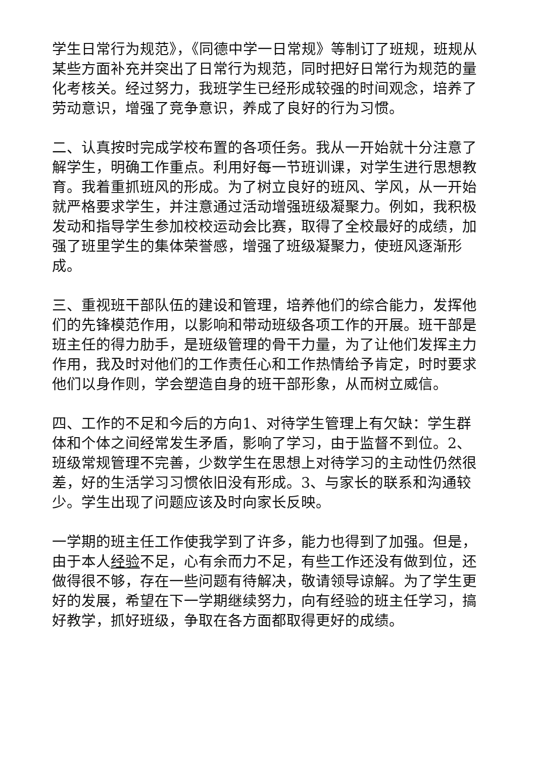学生日常行为规范》，《同德中学一日常规》等制订了班规，班规从某些方面补充并突出了日常行为规范，同时把好日常行为规范的量化考核关。经过努力，我班学生已经形成较强的时间观念，培养了劳动意识，增强了竞争意识，养成了良好的行为习惯。
二、认真按时完成学校布置的各项任务。我从一开始就十分注意了解学生，明确工作重点。利用好每一节班训课，对学生进行思想教育。我着重抓班风的形成。为了树立良好的班风、学风，从一开始就严格要求学生，并注意通过活动增强班级凝聚力。例如，我积极发动和指导学生参加校校运动会比赛，取得了全校最好的成绩，加强了班里学生的集体荣誉感，增强了班级凝聚力，使班风逐渐形成。
三、重视班干部队伍的建设和管理，培养他们的综合能力，发挥他们的先锋模范作用，以影响和带动班级各项工作的开展。班干部是班主任的得力肋手，是班级管理的骨干力量，为了让他们发挥主力作用，我及时对他们的工作责任心和工作热情给予肯定，时时要求他们以身作则，学会塑造自身的班干部形象，从而树立威信。
四、工作的不足和今后的方向1、对待学生管理上有欠缺：学生群体和个体之间经常发生矛盾，影响了学习，由于监督不到位。2、班级常规管理不完善，少数学生在思想上对待学习的主动性仍然很差，好的生活学习习惯依旧没有形成。3、与家长的联系和沟通较少。学生出现了问题应该及时向家长反映。
一学期的班主任工作使我学到了许多，能力也得到了加强。但是，由于本人经验不足，心有余而力不足，有些工作还没有做到位，还做得很不够，存在一些问题有待解决，敬请领导谅解。为了学生更好的发展，希望在下一学期继续努力，向有经验的班主任学习，搞好教学，抓好班级，争取在各方面都取得更好的成绩。